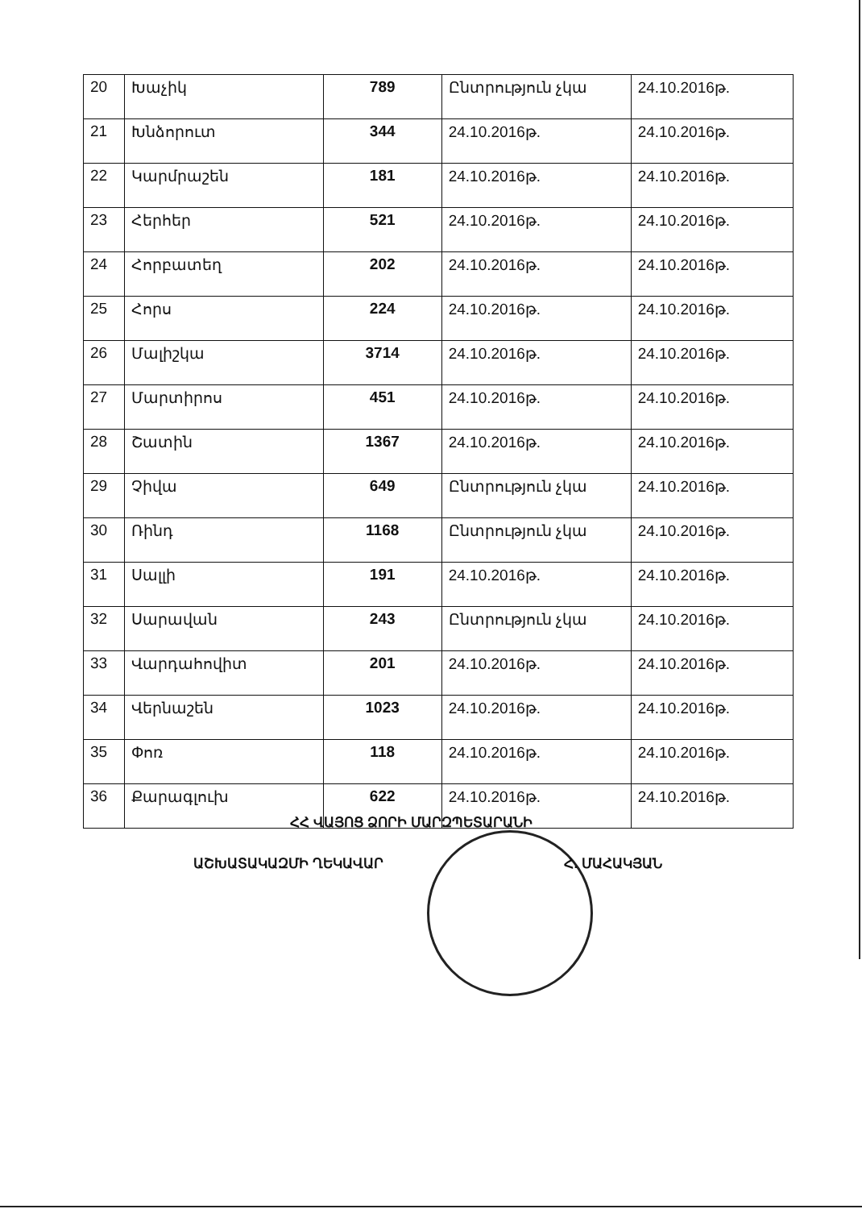| 20 | Խաչիկ | 789 | Ընտրություն չկա | 24.10.2016թ. |
| 21 | Խնձորուտ | 344 | 24.10.2016թ. | 24.10.2016թ. |
| 22 | Կարմրաշեն | 181 | 24.10.2016թ. | 24.10.2016թ. |
| 23 | Հերհեր | 521 | 24.10.2016թ. | 24.10.2016թ. |
| 24 | Հորբատեղ | 202 | 24.10.2016թ. | 24.10.2016թ. |
| 25 | Հորս | 224 | 24.10.2016թ. | 24.10.2016թ. |
| 26 | Մալիշկա | 3714 | 24.10.2016թ. | 24.10.2016թ. |
| 27 | Մարտիրոս | 451 | 24.10.2016թ. | 24.10.2016թ. |
| 28 | Շատին | 1367 | 24.10.2016թ. | 24.10.2016թ. |
| 29 | Չիվա | 649 | Ընտրություն չկա | 24.10.2016թ. |
| 30 | Ռինդ | 1168 | Ընտրություն չկա | 24.10.2016թ. |
| 31 | Սալլի | 191 | 24.10.2016թ. | 24.10.2016թ. |
| 32 | Սարավան | 243 | Ընտրություն չկա | 24.10.2016թ. |
| 33 | Վարդահովիտ | 201 | 24.10.2016թ. | 24.10.2016թ. |
| 34 | Վերնաշեն | 1023 | 24.10.2016թ. | 24.10.2016թ. |
| 35 | Փոռ | 118 | 24.10.2016թ. | 24.10.2016թ. |
| 36 | Քարագլուխ | 622 | 24.10.2016թ. | 24.10.2016թ. |
ՀՀ ՎԱՅՈՑ ՁՈՐԻ ՄԱՐԶՊԵՏԱՐԱՆԻ
ԱՇԽԱՏԱԿԱԶՄԻ ՂԵԿԱՎԱՐ Հ. ՄԱՀԱԿՅԱՆ